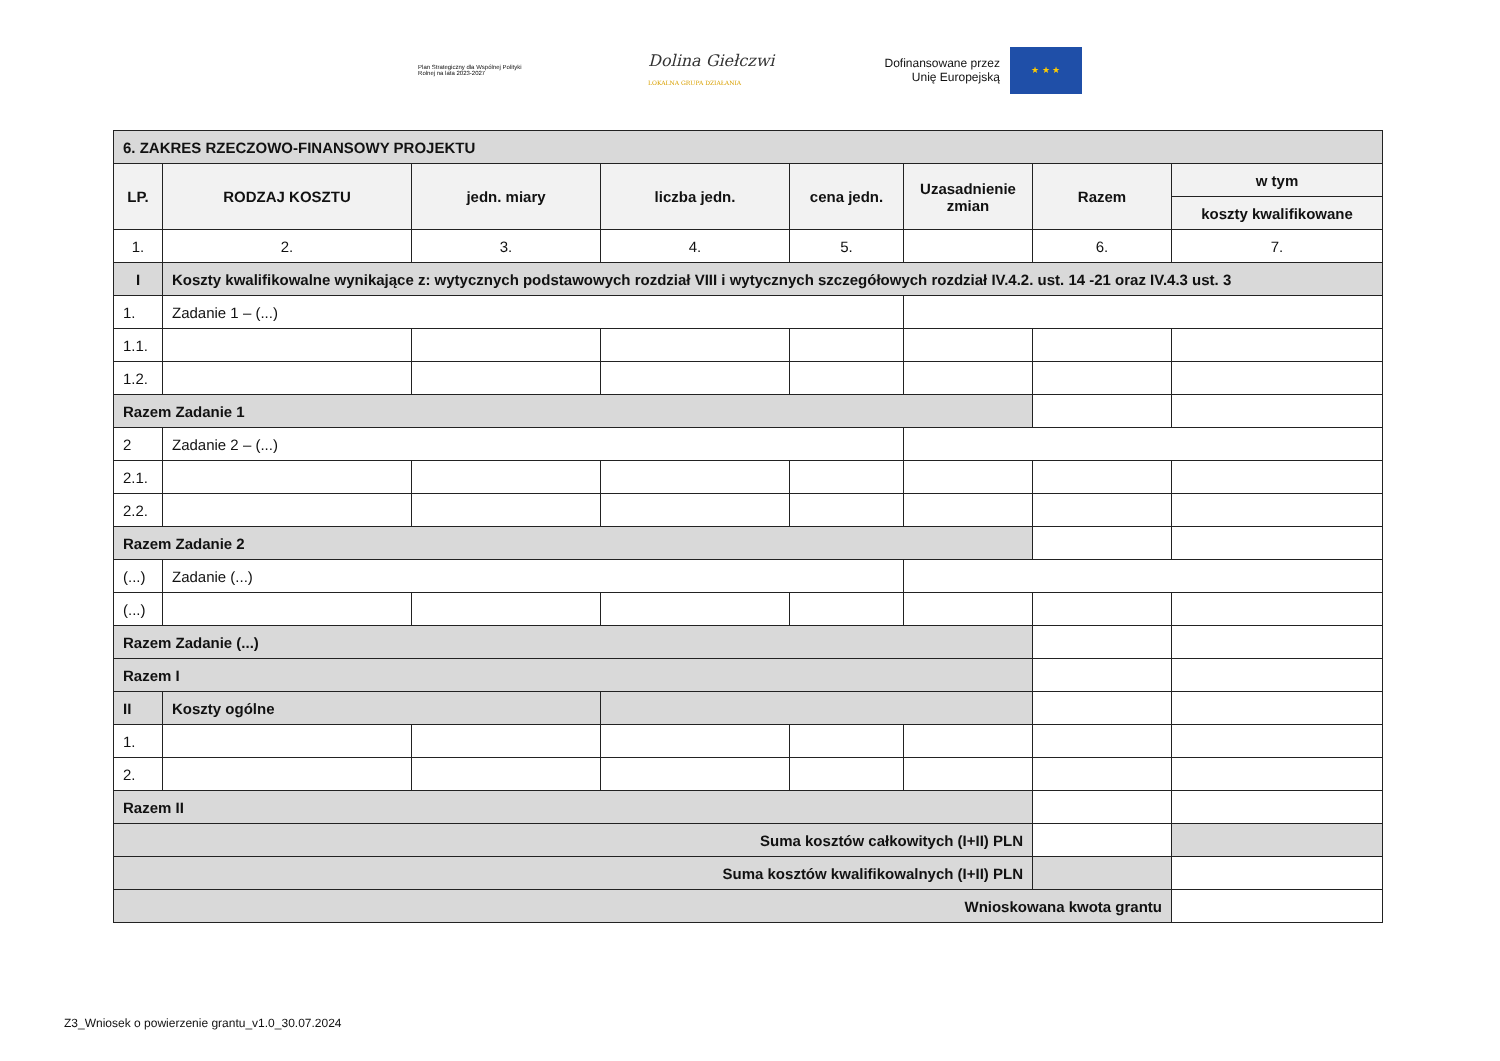Plan Strategiczny dla Wspólnej Polityki Rolnej na lata 2023-2027
Dolina Giełczwi
LOKALNA GRUPA DZIAŁANIA
Dofinansowane przez
Unię Europejską
★ ★ ★
| 6. ZAKRES RZECZOWO-FINANSOWY PROJEKTU | | | | | | | |
| LP. | RODZAJ KOSZTU | jedn. miary | liczba jedn. | cena jedn. | Uzasadnienie zmian | Razem | w tym |
| | | | | | | | koszty kwalifikowane |
| 1. | 2. | 3. | 4. | 5. | | 6. | 7. |
| I | Koszty kwalifikowalne wynikające z: wytycznych podstawowych rozdział VIII i wytycznych szczegółowych rozdział IV.4.2. ust. 14 -21 oraz IV.4.3 ust. 3 | | | | | | |
| 1. | Zadanie 1 – (...) | | | | | | |
| 1.1. | | | | | | | |
| 1.2. | | | | | | | |
| Razem Zadanie 1 | | | | | | | |
| 2 | Zadanie 2 – (...) | | | | | | |
| 2.1. | | | | | | | |
| 2.2. | | | | | | | |
| Razem Zadanie 2 | | | | | | | |
| (...) | Zadanie (...) | | | | | | |
| (...) | | | | | | | |
| Razem Zadanie (...) | | | | | | | |
| Razem I | | | | | | | |
| II | Koszty ogólne | | | | | | |
| 1. | | | | | | | |
| 2. | | | | | | | |
| Razem II | | | | | | | |
| Suma kosztów całkowitych (I+II) PLN | | | | | | | |
| Suma kosztów kwalifikowalnych (I+II) PLN | | | | | | | |
| Wnioskowana kwota grantu | | | | | | | |
Z3_Wniosek o powierzenie grantu_v1.0_30.07.2024